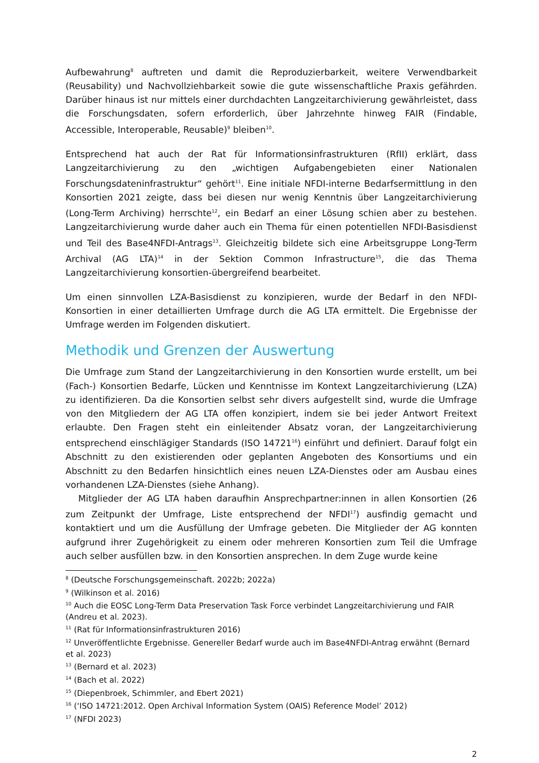Aufbewahrung<sup>8</sup> auftreten und damit die Reproduzierbarkeit, weitere Verwendbarkeit (Reusability) und Nachvollziehbarkeit sowie die gute wissenschaftliche Praxis gefährden. Darüber hinaus ist nur mittels einer durchdachten Langzeitarchivierung gewährleistet, dass die Forschungsdaten, sofern erforderlich, über Jahrzehnte hinweg FAIR (Findable, Accessible, Interoperable, Reusable)<sup>9</sup> bleiben<sup>10</sup>.
Entsprechend hat auch der Rat für Informationsinfrastrukturen (RfII) erklärt, dass Langzeitarchivierung zu den „wichtigen Aufgabengebieten einer Nationalen Forschungsdateninfrastruktur“ gehört<sup>11</sup>. Eine initiale NFDI-interne Bedarfsermittlung in den Konsortien 2021 zeigte, dass bei diesen nur wenig Kenntnis über Langzeitarchivierung (Long-Term Archiving) herrschte<sup>12</sup>, ein Bedarf an einer Lösung schien aber zu bestehen. Langzeitarchivierung wurde daher auch ein Thema für einen potentiellen NFDI-Basisdienst und Teil des Base4NFDI-Antrags<sup>13</sup>. Gleichzeitig bildete sich eine Arbeitsgruppe Long-Term Archival (AG LTA)<sup>14</sup> in der Sektion Common Infrastructure<sup>15</sup>, die das Thema Langzeitarchivierung konsortien-übergreifend bearbeitet.
Um einen sinnvollen LZA-Basisdienst zu konzipieren, wurde der Bedarf in den NFDI-Konsortien in einer detaillierten Umfrage durch die AG LTA ermittelt. Die Ergebnisse der Umfrage werden im Folgenden diskutiert.
Methodik und Grenzen der Auswertung
Die Umfrage zum Stand der Langzeitarchivierung in den Konsortien wurde erstellt, um bei (Fach-) Konsortien Bedarfe, Lücken und Kenntnisse im Kontext Langzeitarchivierung (LZA) zu identifizieren. Da die Konsortien selbst sehr divers aufgestellt sind, wurde die Umfrage von den Mitgliedern der AG LTA offen konzipiert, indem sie bei jeder Antwort Freitext erlaubte. Den Fragen steht ein einleitender Absatz voran, der Langzeitarchivierung entsprechend einschlägiger Standards (ISO 14721<sup>16</sup>) einführt und definiert. Darauf folgt ein Abschnitt zu den existierenden oder geplanten Angeboten des Konsortiums und ein Abschnitt zu den Bedarfen hinsichtlich eines neuen LZA-Dienstes oder am Ausbau eines vorhandenen LZA-Dienstes (siehe Anhang).
Mitglieder der AG LTA haben daraufhin Ansprechpartner:innen in allen Konsortien (26 zum Zeitpunkt der Umfrage, Liste entsprechend der NFDI<sup>17</sup>) ausfindig gemacht und kontaktiert und um die Ausfüllung der Umfrage gebeten. Die Mitglieder der AG konnten aufgrund ihrer Zugehörigkeit zu einem oder mehreren Konsortien zum Teil die Umfrage auch selber ausfüllen bzw. in den Konsortien ansprechen. In dem Zuge wurde keine
<sup>8</sup> (Deutsche Forschungsgemeinschaft. 2022b; 2022a)
<sup>9</sup> (Wilkinson et al. 2016)
<sup>10</sup> Auch die EOSC Long-Term Data Preservation Task Force verbindet Langzeitarchivierung und FAIR (Andreu et al. 2023).
<sup>11</sup> (Rat für Informationsinfrastrukturen 2016)
<sup>12</sup> Unveröffentlichte Ergebnisse. Genereller Bedarf wurde auch im Base4NFDI-Antrag erwähnt (Bernard et al. 2023)
<sup>13</sup> (Bernard et al. 2023)
<sup>14</sup> (Bach et al. 2022)
<sup>15</sup> (Diepenbroek, Schimmler, and Ebert 2021)
<sup>16</sup> (‘ISO 14721:2012. Open Archival Information System (OAIS) Reference Model’ 2012)
<sup>17</sup> (NFDI 2023)
2